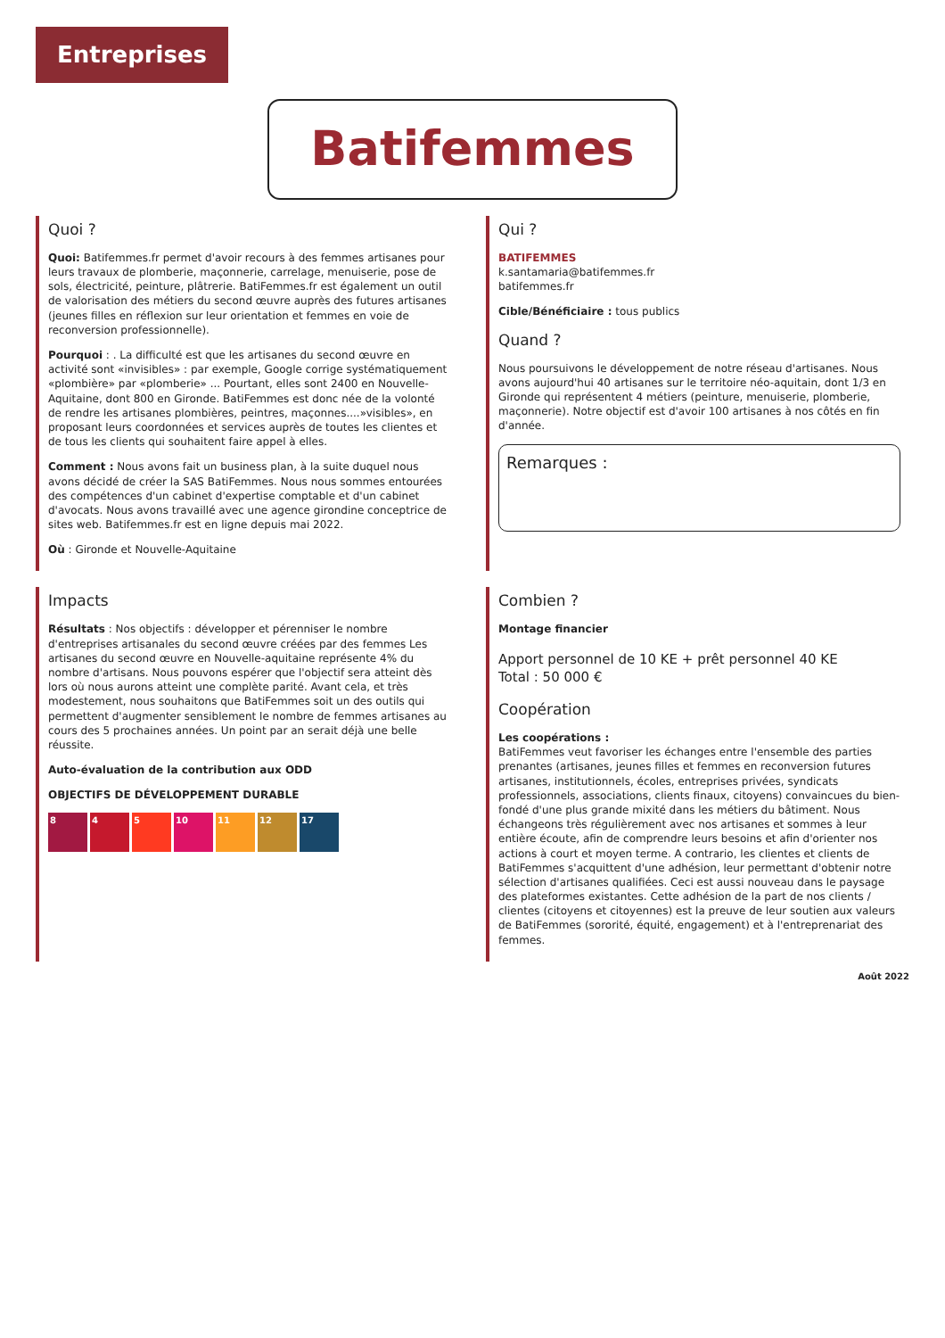Entreprises
Batifemmes
Quoi ?
Quoi: Batifemmes.fr permet d'avoir recours à des femmes artisanes pour leurs travaux de plomberie, maçonnerie, carrelage, menuiserie, pose de sols, électricité, peinture, plâtrerie. BatiFemmes.fr est également un outil de valorisation des métiers du second œuvre auprès des futures artisanes (jeunes filles en réflexion sur leur orientation et femmes en voie de reconversion professionnelle).
Pourquoi : . La difficulté est que les artisanes du second œuvre en activité sont «invisibles» : par exemple, Google corrige systématiquement «plombière» par «plomberie» ... Pourtant, elles sont 2400 en Nouvelle-Aquitaine, dont 800 en Gironde. BatiFemmes est donc née de la volonté de rendre les artisanes plombières, peintres, maçonnes....»visibles», en proposant leurs coordonnées et services auprès de toutes les clientes et de tous les clients qui souhaitent faire appel à elles.
Comment : Nous avons fait un business plan, à la suite duquel nous avons décidé de créer la SAS BatiFemmes. Nous nous sommes entourées des compétences d'un cabinet d'expertise comptable et d'un cabinet d'avocats. Nous avons travaillé avec une agence girondine conceptrice de sites web. Batifemmes.fr est en ligne depuis mai 2022.
Où : Gironde et Nouvelle-Aquitaine
Qui ?
BATIFEMMES
k.santamaria@batifemmes.fr
batifemmes.fr
Cible/Bénéficiaire : tous publics
Quand ?
Nous poursuivons le développement de notre réseau d'artisanes. Nous avons aujourd'hui 40 artisanes sur le territoire néo-aquitain, dont 1/3 en Gironde qui représentent 4 métiers (peinture, menuiserie, plomberie, maçonnerie). Notre objectif est d'avoir 100 artisanes à nos côtés en fin d'année.
Remarques :
Impacts
Résultats : Nos objectifs : développer et pérenniser le nombre d'entreprises artisanales du second œuvre créées par des femmes Les artisanes du second œuvre en Nouvelle-aquitaine représente 4% du nombre d'artisans. Nous pouvons espérer que l'objectif sera atteint dès lors où nous aurons atteint une complète parité. Avant cela, et très modestement, nous souhaitons que BatiFemmes soit un des outils qui permettent d'augmenter sensiblement le nombre de femmes artisanes au cours des 5 prochaines années. Un point par an serait déjà une belle réussite.
Auto-évaluation de la contribution aux ODD
OBJECTIFS DE DÉVELOPPEMENT DURABLE
8 4 5 10 11 12 17
Combien ?
Montage financier
Apport personnel de 10 KE + prêt personnel 40 KE
Total : 50 000 €
Coopération
Les coopérations :
BatiFemmes veut favoriser les échanges entre l'ensemble des parties prenantes (artisanes, jeunes filles et femmes en reconversion futures artisanes, institutionnels, écoles, entreprises privées, syndicats professionnels, associations, clients finaux, citoyens) convaincues du bien-fondé d'une plus grande mixité dans les métiers du bâtiment. Nous échangeons très régulièrement avec nos artisanes et sommes à leur entière écoute, afin de comprendre leurs besoins et afin d'orienter nos actions à court et moyen terme. A contrario, les clientes et clients de BatiFemmes s'acquittent d'une adhésion, leur permettant d'obtenir notre sélection d'artisanes qualifiées. Ceci est aussi nouveau dans le paysage des plateformes existantes. Cette adhésion de la part de nos clients / clientes (citoyens et citoyennes) est la preuve de leur soutien aux valeurs de BatiFemmes (sororité, équité, engagement) et à l'entreprenariat des femmes.
Août 2022